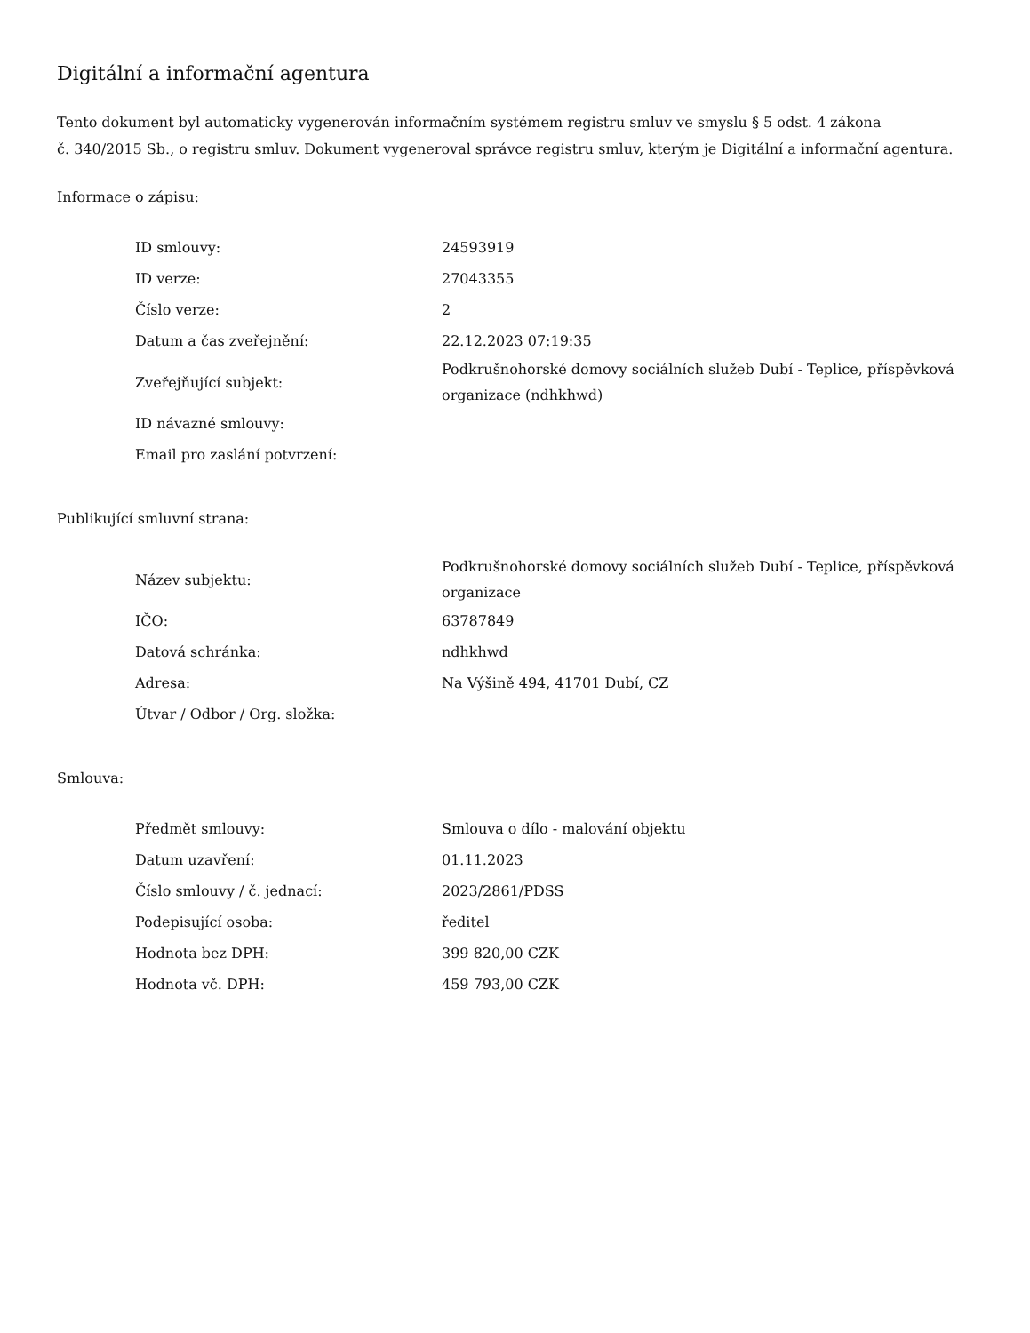Digitální a informační agentura
Tento dokument byl automaticky vygenerován informačním systémem registru smluv ve smyslu § 5 odst. 4 zákona
č. 340/2015 Sb., o registru smluv. Dokument vygeneroval správce registru smluv, kterým je Digitální a informační agentura.
Informace o zápisu:
| ID smlouvy: | 24593919 |
| ID verze: | 27043355 |
| Číslo verze: | 2 |
| Datum a čas zveřejnění: | 22.12.2023 07:19:35 |
| Zveřejňující subjekt: | Podkrušnohorské domovy sociálních služeb Dubí - Teplice, příspěvková organizace (ndhkhwd) |
| ID návazné smlouvy: | |
| Email pro zaslání potvrzení: | |
Publikující smluvní strana:
| Název subjektu: | Podkrušnohorské domovy sociálních služeb Dubí - Teplice, příspěvková organizace |
| IČO: | 63787849 |
| Datová schránka: | ndhkhwd |
| Adresa: | Na Výšině 494, 41701 Dubí, CZ |
| Útvar / Odbor / Org. složka: | |
Smlouva:
| Předmět smlouvy: | Smlouva o dílo - malování objektu |
| Datum uzavření: | 01.11.2023 |
| Číslo smlouvy / č. jednací: | 2023/2861/PDSS |
| Podepisující osoba: | ředitel |
| Hodnota bez DPH: | 399 820,00 CZK |
| Hodnota vč. DPH: | 459 793,00 CZK |